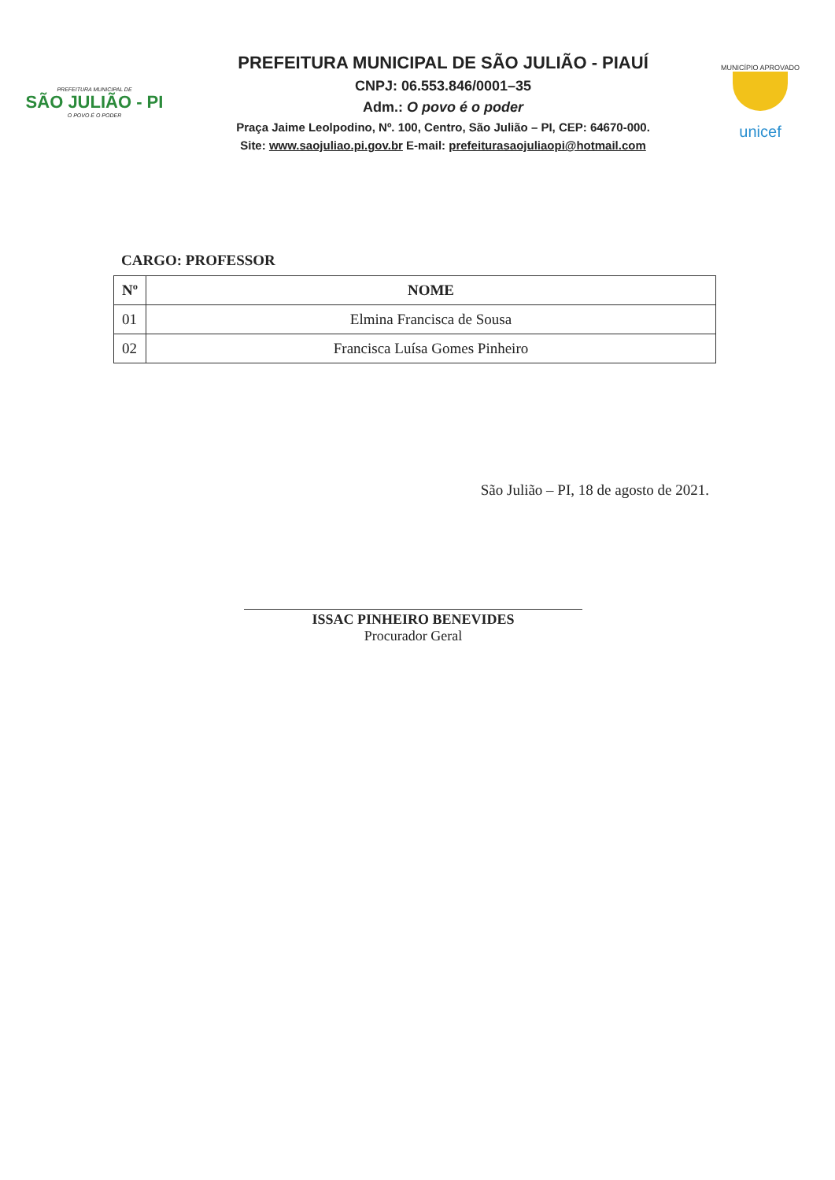PREFEITURA MUNICIPAL DE
SÃO JULIÃO - PI
O POVO É O PODER
PREFEITURA MUNICIPAL DE SÃO JULIÃO - PIAUÍ
CNPJ: 06.553.846/0001–35
Adm.: O povo é o poder
Praça Jaime Leolpodino, Nº. 100, Centro, São Julião – PI, CEP: 64670-000.
Site: www.saojuliao.pi.gov.br E-mail: prefeiturasaojuliaopi@hotmail.com
MUNICÍPIO APROVADO
unicef
CARGO: PROFESSOR
| Nº | NOME |
| --- | --- |
| 01 | Elmina Francisca de Sousa |
| 02 | Francisca Luísa Gomes Pinheiro |
São Julião – PI, 18 de agosto de 2021.
ISSAC PINHEIRO BENEVIDES
Procurador Geral